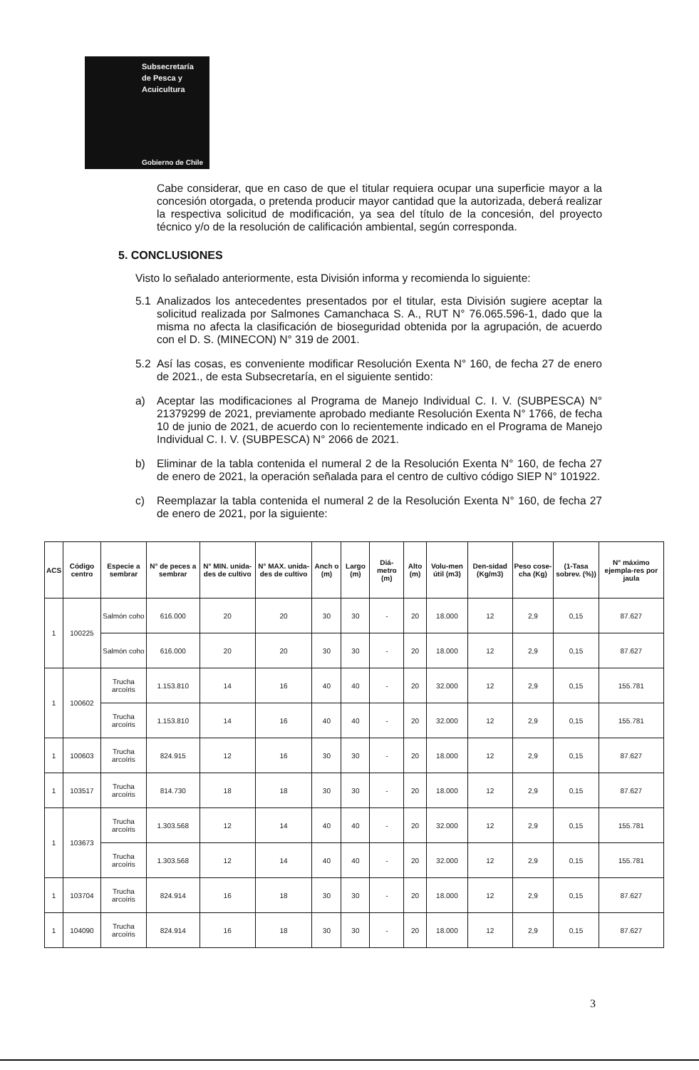Subsecretaría
de Pesca y
Acuicultura
Gobierno de Chile
Cabe considerar, que en caso de que el titular requiera ocupar una superficie mayor a la concesión otorgada, o pretenda producir mayor cantidad que la autorizada, deberá realizar la respectiva solicitud de modificación, ya sea del título de la concesión, del proyecto técnico y/o de la resolución de calificación ambiental, según corresponda.
5. CONCLUSIONES
Visto lo señalado anteriormente, esta División informa y recomienda lo siguiente:
5.1 Analizados los antecedentes presentados por el titular, esta División sugiere aceptar la solicitud realizada por Salmones Camanchaca S. A., RUT N° 76.065.596-1, dado que la misma no afecta la clasificación de bioseguridad obtenida por la agrupación, de acuerdo con el D. S. (MINECON) N° 319 de 2001.
5.2 Así las cosas, es conveniente modificar Resolución Exenta N° 160, de fecha 27 de enero de 2021., de esta Subsecretaría, en el siguiente sentido:
a) Aceptar las modificaciones al Programa de Manejo Individual C. I. V. (SUBPESCA) N° 21379299 de 2021, previamente aprobado mediante Resolución Exenta N° 1766, de fecha 10 de junio de 2021, de acuerdo con lo recientemente indicado en el Programa de Manejo Individual C. I. V. (SUBPESCA) N° 2066 de 2021.
b) Eliminar de la tabla contenida el numeral 2 de la Resolución Exenta N° 160, de fecha 27 de enero de 2021, la operación señalada para el centro de cultivo código SIEP N° 101922.
c) Reemplazar la tabla contenida el numeral 2 de la Resolución Exenta N° 160, de fecha 27 de enero de 2021, por la siguiente:
| ACS | Código centro | Especie a sembrar | N° de peces a sembrar | N° MIN. unida-des de cultivo | N° MAX. unida-des de cultivo | Anch o (m) | Largo (m) | Diá-metro (m) | Alto (m) | Volu-men útil (m3) | Den-sidad (Kg/m3) | Peso cose-cha (Kg) | (1-Tasa sobrev. (%)) | N° máximo ejempla-res por jaula |
| --- | --- | --- | --- | --- | --- | --- | --- | --- | --- | --- | --- | --- | --- | --- |
| 1 | 100225 | Salmón coho | 616.000 | 20 | 20 | 30 | 30 | - | 20 | 18.000 | 12 | 2,9 | 0,15 | 87.627 |
| | | Salmón coho | 616.000 | 20 | 20 | 30 | 30 | - | 20 | 18.000 | 12 | 2,9 | 0,15 | 87.627 |
| 1 | 100602 | Trucha arcoíris | 1.153.810 | 14 | 16 | 40 | 40 | - | 20 | 32.000 | 12 | 2,9 | 0,15 | 155.781 |
| | | Trucha arcoíris | 1.153.810 | 14 | 16 | 40 | 40 | - | 20 | 32.000 | 12 | 2,9 | 0,15 | 155.781 |
| 1 | 100603 | Trucha arcoíris | 824.915 | 12 | 16 | 30 | 30 | - | 20 | 18.000 | 12 | 2,9 | 0,15 | 87.627 |
| 1 | 103517 | Trucha arcoíris | 814.730 | 18 | 18 | 30 | 30 | - | 20 | 18.000 | 12 | 2,9 | 0,15 | 87.627 |
| 1 | 103673 | Trucha arcoíris | 1.303.568 | 12 | 14 | 40 | 40 | - | 20 | 32.000 | 12 | 2,9 | 0,15 | 155.781 |
| | | Trucha arcoíris | 1.303.568 | 12 | 14 | 40 | 40 | - | 20 | 32.000 | 12 | 2,9 | 0,15 | 155.781 |
| 1 | 103704 | Trucha arcoíris | 824.914 | 16 | 18 | 30 | 30 | - | 20 | 18.000 | 12 | 2,9 | 0,15 | 87.627 |
| 1 | 104090 | Trucha arcoíris | 824.914 | 16 | 18 | 30 | 30 | - | 20 | 18.000 | 12 | 2,9 | 0,15 | 87.627 |
3